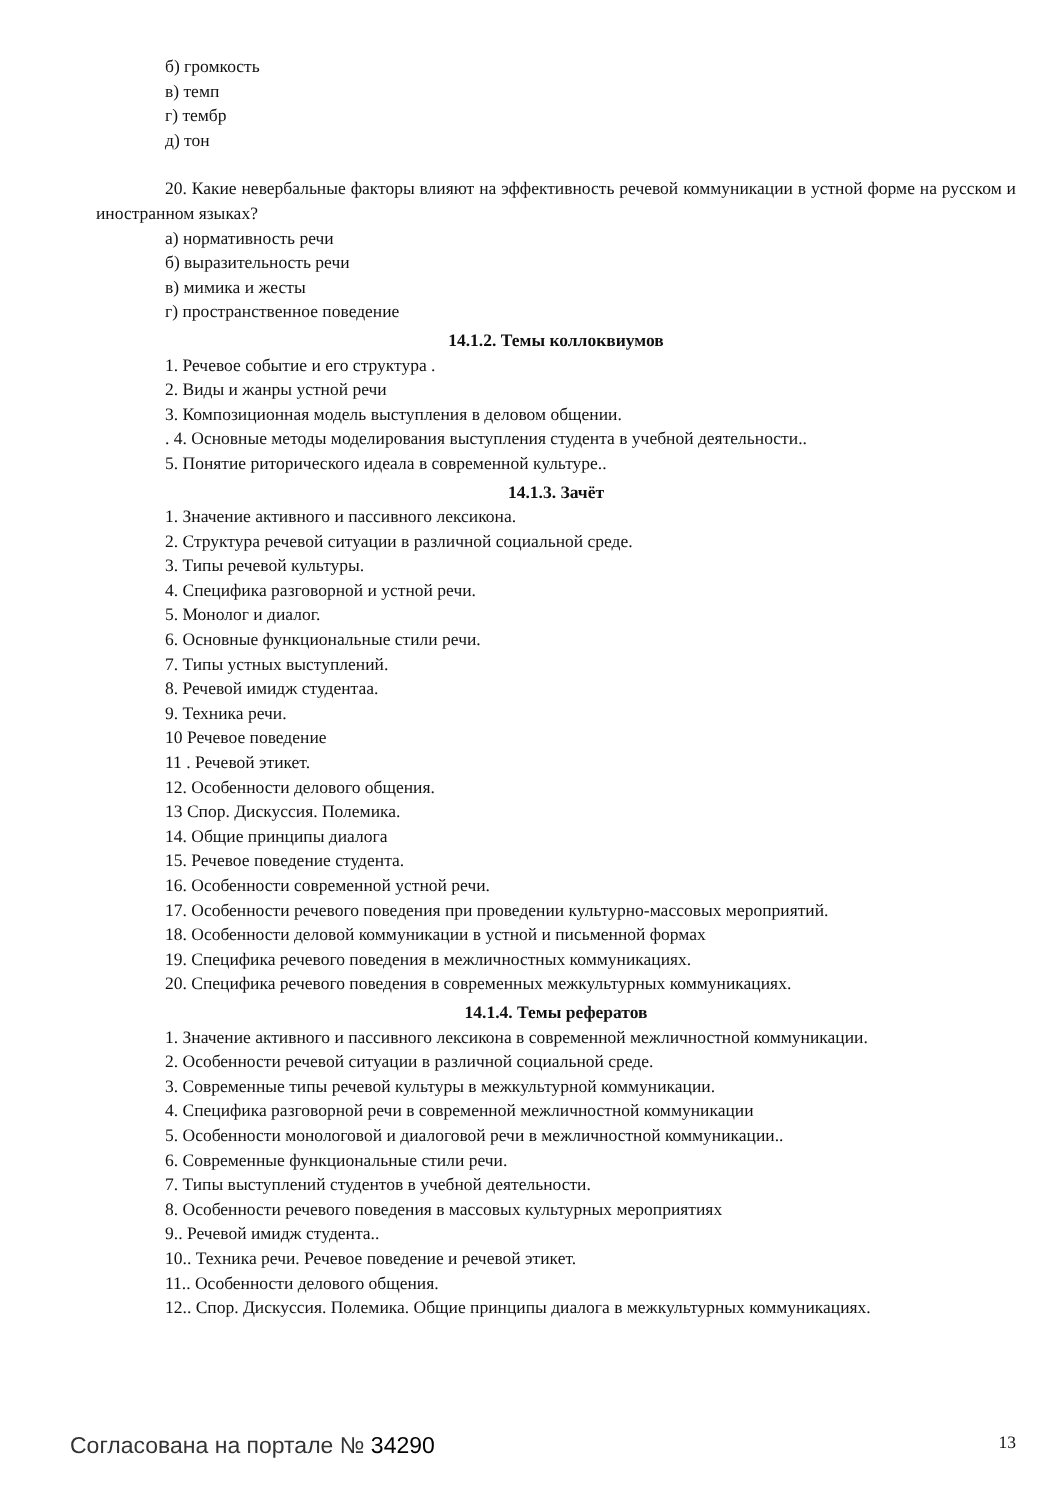б) громкость
в) темп
г) тембр
д) тон
20. Какие невербальные факторы влияют на эффективность речевой коммуникации в устной форме на русском и иностранном языках?
а) нормативность речи
б) выразительность речи
в) мимика и жесты
г) пространственное поведение
14.1.2. Темы коллоквиумов
1. Речевое событие и его структура .
2. Виды и жанры устной речи
3. Композиционная модель выступления в деловом общении.
. 4. Основные методы моделирования выступления студента в учебной деятельности..
5. Понятие риторического идеала в современной культуре..
14.1.3. Зачёт
1. Значение активного и пассивного лексикона.
2. Структура речевой ситуации в различной социальной среде.
3. Типы речевой культуры.
4. Специфика разговорной и устной речи.
5. Монолог и диалог.
6. Основные функциональные стили речи.
7. Типы устных выступлений.
8. Речевой имидж студентаа.
9. Техника речи.
10 Речевое поведение
11 . Речевой этикет.
12. Особенности делового общения.
13 Спор. Дискуссия. Полемика.
14. Общие принципы диалога
15. Речевое поведение студента.
16. Особенности современной устной речи.
17. Особенности речевого поведения при проведении культурно-массовых мероприятий.
18. Особенности деловой коммуникации в устной и письменной формах
19. Специфика речевого поведения в межличностных коммуникациях.
20. Специфика речевого поведения в современных межкультурных коммуникациях.
14.1.4. Темы рефератов
1. Значение активного и пассивного лексикона в современной межличностной коммуникации.
2. Особенности речевой ситуации в различной социальной среде.
3. Современные типы речевой культуры в межкультурной коммуникации.
4. Специфика разговорной речи в современной межличностной коммуникации
5. Особенности монологовой и диалоговой речи в межличностной коммуникации..
6. Современные функциональные стили речи.
7. Типы выступлений студентов в учебной деятельности.
8. Особенности речевого поведения в массовых культурных мероприятиях
9.. Речевой имидж студента..
10.. Техника речи. Речевое поведение и речевой этикет.
11.. Особенности делового общения.
12.. Спор. Дискуссия. Полемика. Общие принципы диалога в межкультурных коммуникациях.
Согласована на портале № 34290 13